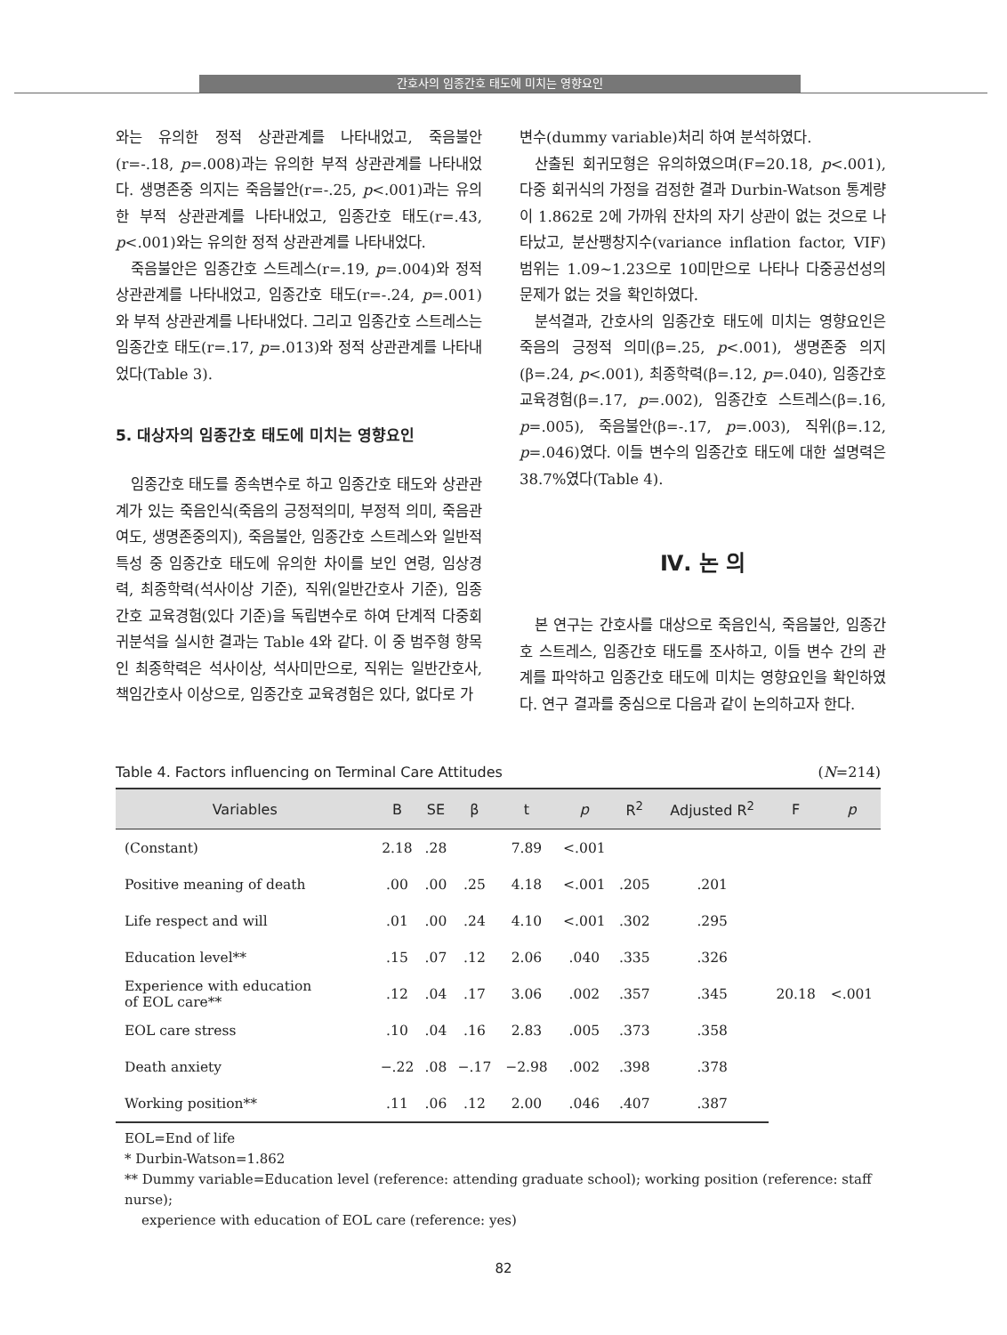간호사의 임종간호 태도에 미치는 영향요인
와는 유의한 정적 상관관계를 나타내었고, 죽음불안 (r=-.18, p=.008)과는 유의한 부적 상관관계를 나타내었다. 생명존중 의지는 죽음불안(r=-.25, p<.001)과는 유의한 부적 상관관계를 나타내었고, 임종간호 태도(r=.43, p<.001)와는 유의한 정적 상관관계를 나타내었다.
죽음불안은 임종간호 스트레스(r=.19, p=.004)와 정적 상관관계를 나타내었고, 임종간호 태도(r=-.24, p=.001)와 부적 상관관계를 나타내었다. 그리고 임종간호 스트레스는 임종간호 태도(r=.17, p=.013)와 정적 상관관계를 나타내었다(Table 3).
5. 대상자의 임종간호 태도에 미치는 영향요인
임종간호 태도를 종속변수로 하고 임종간호 태도와 상관관계가 있는 죽음인식(죽음의 긍정적의미, 부정적 의미, 죽음관여도, 생명존중의지), 죽음불안, 임종간호 스트레스와 일반적 특성 중 임종간호 태도에 유의한 차이를 보인 연령, 임상경력, 최종학력(석사이상 기준), 직위(일반간호사 기준), 임종간호 교육경험(있다 기준)을 독립변수로 하여 단계적 다중회귀분석을 실시한 결과는 Table 4와 같다. 이 중 범주형 항목인 최종학력은 석사이상, 석사미만으로, 직위는 일반간호사, 책임간호사 이상으로, 임종간호 교육경험은 있다, 없다로 가
변수(dummy variable)처리 하여 분석하였다.
산출된 회귀모형은 유의하였으며(F=20.18, p<.001), 다중 회귀식의 가정을 검정한 결과 Durbin-Watson 통계량이 1.862로 2에 가까워 잔차의 자기 상관이 없는 것으로 나타났고, 분산팽창지수(variance inflation factor, VIF) 범위는 1.09~1.23으로 10미만으로 나타나 다중공선성의 문제가 없는 것을 확인하였다.
분석결과, 간호사의 임종간호 태도에 미치는 영향요인은 죽음의 긍정적 의미(β=.25, p<.001), 생명존중 의지(β=.24, p<.001), 최종학력(β=.12, p=.040), 임종간호 교육경험(β=.17, p=.002), 임종간호 스트레스(β=.16, p=.005), 죽음불안(β=-.17, p=.003), 직위(β=.12, p=.046)였다. 이들 변수의 임종간호 태도에 대한 설명력은 38.7%였다(Table 4).
Ⅳ. 논 의
본 연구는 간호사를 대상으로 죽음인식, 죽음불안, 임종간호 스트레스, 임종간호 태도를 조사하고, 이들 변수 간의 관계를 파악하고 임종간호 태도에 미치는 영향요인을 확인하였다. 연구 결과를 중심으로 다음과 같이 논의하고자 한다.
Table 4. Factors influencing on Terminal Care Attitudes (N=214)
| Variables | B | SE | β | t | p | R<sup>2</sup> | Adjusted R<sup>2</sup> | F | p |
| --- | --- | --- | --- | --- | --- | --- | --- | --- | --- |
| (Constant) | 2.18 | .28 | | 7.89 | <.001 | | | | |
| Positive meaning of death | .00 | .00 | .25 | 4.18 | <.001 | .205 | .201 | 20.18 | <.001 |
| Life respect and will | .01 | .00 | .24 | 4.10 | <.001 | .302 | .295 | | |
| Education level** | .15 | .07 | .12 | 2.06 | .040 | .335 | .326 | | |
| Experience with education of EOL care** | .12 | .04 | .17 | 3.06 | .002 | .357 | .345 | | |
| EOL care stress | .10 | .04 | .16 | 2.83 | .005 | .373 | .358 | | |
| Death anxiety | −.22 | .08 | −.17 | −2.98 | .002 | .398 | .378 | | |
| Working position** | .11 | .06 | .12 | 2.00 | .046 | .407 | .387 | | |
EOL=End of life
* Durbin-Watson=1.862
** Dummy variable=Education level (reference: attending graduate school); working position (reference: staff nurse);
experience with education of EOL care (reference: yes)
82